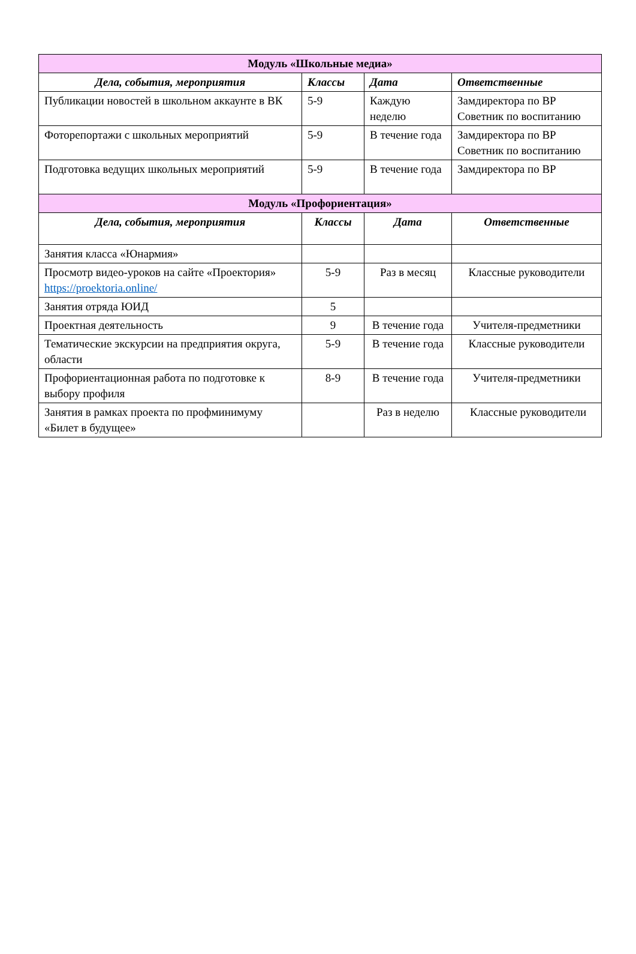| Модуль «Школьные медиа» | | | |
| Дела, события, мероприятия | Классы | Дата | Ответственные |
| Публикации новостей в школьном аккаунте в ВК | 5-9 | Каждую неделю | Замдиректора по ВР Советник по воспитанию |
| Фоторепортажи с школьных мероприятий | 5-9 | В течение года | Замдиректора по ВР Советник по воспитанию |
| Подготовка ведущих школьных мероприятий | 5-9 | В течение года | Замдиректора по ВР |
| Модуль «Профориентация» | | | |
| Дела, события, мероприятия | Классы | Дата | Ответственные |
| Занятия класса «Юнармия» | | | |
| Просмотр видео-уроков на сайте «Проектория» https://proektoria.online/ | 5-9 | Раз в месяц | Классные руководители |
| Занятия отряда ЮИД | 5 | | |
| Проектная деятельность | 9 | В течение года | Учителя-предметники |
| Тематические экскурсии на предприятия округа, области | 5-9 | В течение года | Классные руководители |
| Профориентационная работа по подготовке к выбору профиля | 8-9 | В течение года | Учителя-предметники |
| Занятия в рамках проекта по профминимуму «Билет в будущее» | | Раз в неделю | Классные руководители |